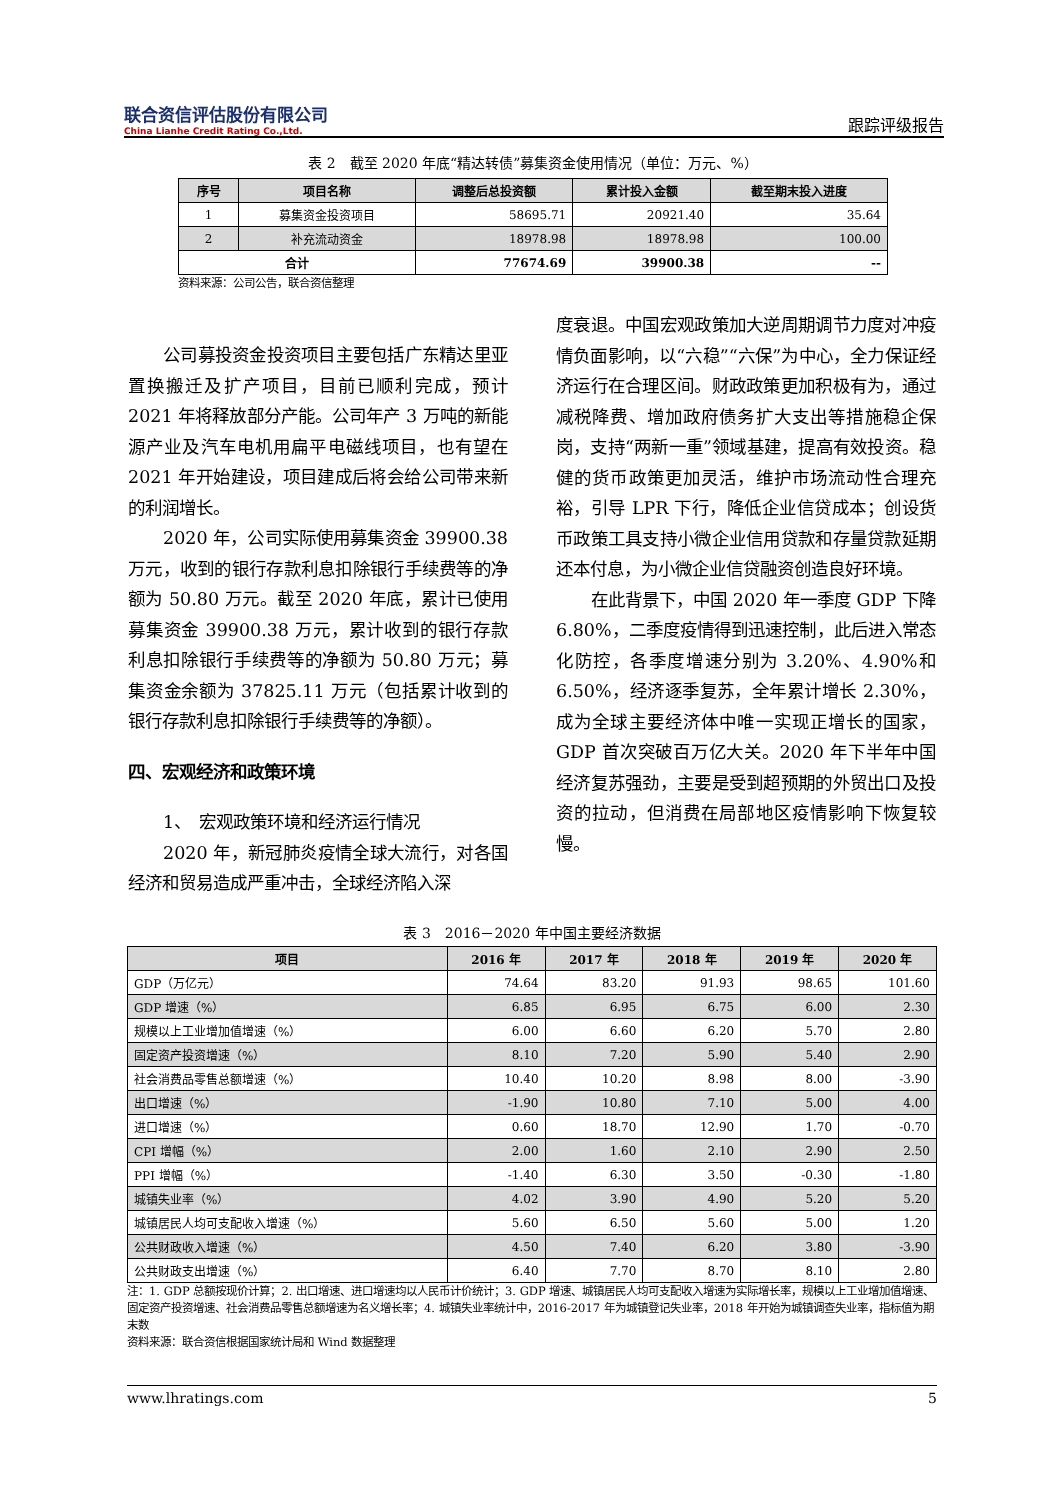联合资信评估股份有限公司
China Lianhe Credit Rating Co.,Ltd.
跟踪评级报告
表 2　截至 2020 年底“精达转债”募集资金使用情况（单位：万元、%）
| 序号 | 项目名称 | 调整后总投资额 | 累计投入金额 | 截至期末投入进度 |
| --- | --- | --- | --- | --- |
| 1 | 募集资金投资项目 | 58695.71 | 20921.40 | 35.64 |
| 2 | 补充流动资金 | 18978.98 | 18978.98 | 100.00 |
| 合计 | | 77674.69 | 39900.38 | -- |
资料来源：公司公告，联合资信整理
公司募投资金投资项目主要包括广东精达里亚置换搬迁及扩产项目，目前已顺利完成，预计 2021 年将释放部分产能。公司年产 3 万吨的新能源产业及汽车电机用扁平电磁线项目，也有望在 2021 年开始建设，项目建成后将会给公司带来新的利润增长。
2020 年，公司实际使用募集资金 39900.38 万元，收到的银行存款利息扣除银行手续费等的净额为 50.80 万元。截至 2020 年底，累计已使用募集资金 39900.38 万元，累计收到的银行存款利息扣除银行手续费等的净额为 50.80 万元；募集资金余额为 37825.11 万元（包括累计收到的银行存款利息扣除银行手续费等的净额）。
四、宏观经济和政策环境
1、　宏观政策环境和经济运行情况
2020 年，新冠肺炎疫情全球大流行，对各国经济和贸易造成严重冲击，全球经济陷入深
度衰退。中国宏观政策加大逆周期调节力度对冲疫情负面影响，以“六稳”“六保”为中心，全力保证经济运行在合理区间。财政政策更加积极有为，通过减税降费、增加政府债务扩大支出等措施稳企保岗，支持“两新一重”领域基建，提高有效投资。稳健的货币政策更加灵活，维护市场流动性合理充裕，引导 LPR 下行，降低企业信贷成本；创设货币政策工具支持小微企业信用贷款和存量贷款延期还本付息，为小微企业信贷融资创造良好环境。
在此背景下，中国 2020 年一季度 GDP 下降 6.80%，二季度疫情得到迅速控制，此后进入常态化防控，各季度增速分别为 3.20%、4.90%和 6.50%，经济逐季复苏，全年累计增长 2.30%，成为全球主要经济体中唯一实现正增长的国家，GDP 首次突破百万亿大关。2020 年下半年中国经济复苏强劲，主要是受到超预期的外贸出口及投资的拉动，但消费在局部地区疫情影响下恢复较慢。
表 3　2016－2020 年中国主要经济数据
| 项目 | 2016 年 | 2017 年 | 2018 年 | 2019 年 | 2020 年 |
| --- | --- | --- | --- | --- | --- |
| GDP（万亿元） | 74.64 | 83.20 | 91.93 | 98.65 | 101.60 |
| GDP 增速（%） | 6.85 | 6.95 | 6.75 | 6.00 | 2.30 |
| 规模以上工业增加值增速（%） | 6.00 | 6.60 | 6.20 | 5.70 | 2.80 |
| 固定资产投资增速（%） | 8.10 | 7.20 | 5.90 | 5.40 | 2.90 |
| 社会消费品零售总额增速（%） | 10.40 | 10.20 | 8.98 | 8.00 | -3.90 |
| 出口增速（%） | -1.90 | 10.80 | 7.10 | 5.00 | 4.00 |
| 进口增速（%） | 0.60 | 18.70 | 12.90 | 1.70 | -0.70 |
| CPI 增幅（%） | 2.00 | 1.60 | 2.10 | 2.90 | 2.50 |
| PPI 增幅（%） | -1.40 | 6.30 | 3.50 | -0.30 | -1.80 |
| 城镇失业率（%） | 4.02 | 3.90 | 4.90 | 5.20 | 5.20 |
| 城镇居民人均可支配收入增速（%） | 5.60 | 6.50 | 5.60 | 5.00 | 1.20 |
| 公共财政收入增速（%） | 4.50 | 7.40 | 6.20 | 3.80 | -3.90 |
| 公共财政支出增速（%） | 6.40 | 7.70 | 8.70 | 8.10 | 2.80 |
注：1. GDP 总额按现价计算；2. 出口增速、进口增速均以人民币计价统计；3. GDP 增速、城镇居民人均可支配收入增速为实际增长率，规模以上工业增加值增速、固定资产投资增速、社会消费品零售总额增速为名义增长率；4. 城镇失业率统计中，2016-2017 年为城镇登记失业率，2018 年开始为城镇调查失业率，指标值为期末数
资料来源：联合资信根据国家统计局和 Wind 数据整理
www.lhratings.com 5